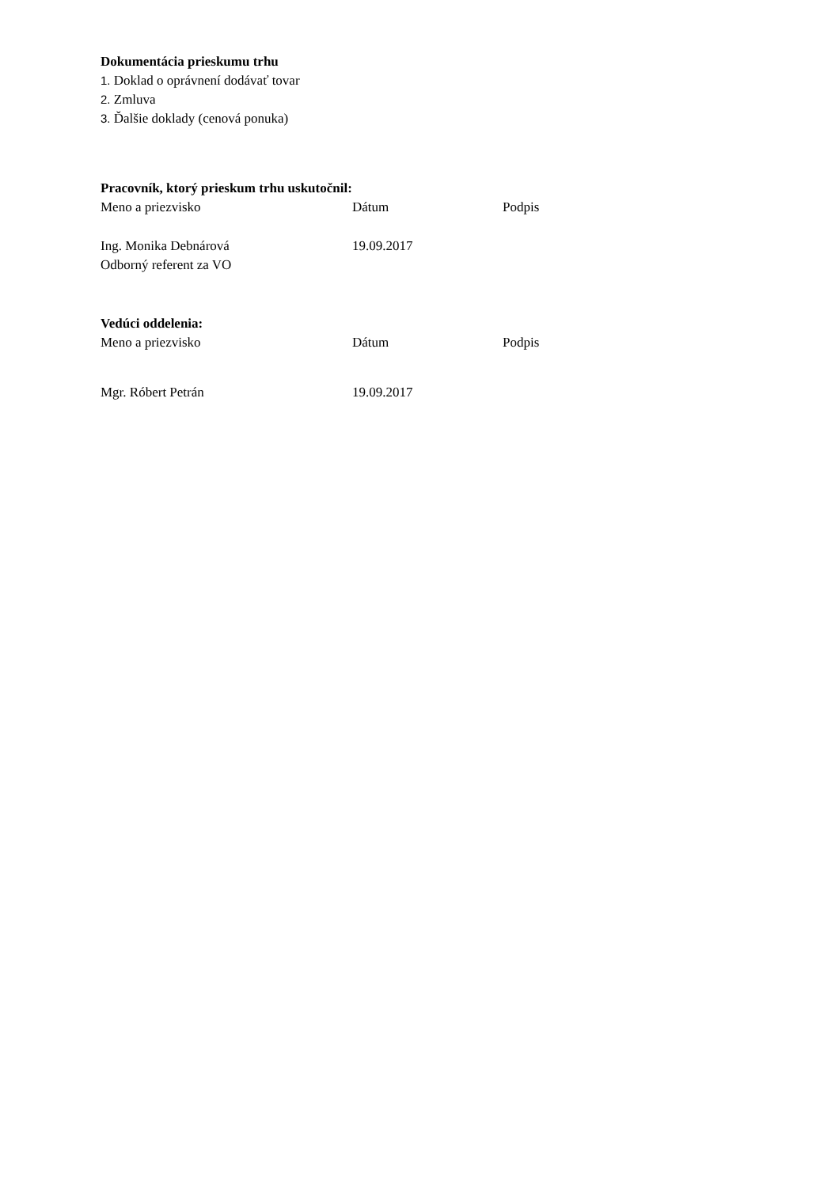Dokumentácia prieskumu trhu
1. Doklad o oprávnení dodávať tovar
2. Zmluva
3. Ďalšie doklady (cenová ponuka)
Pracovník, ktorý prieskum trhu uskutočnil:
Meno a priezvisko Dátum Podpis
Ing. Monika Debnárová 19.09.2017
Odborný referent za VO
Vedúci oddelenia:
Meno a priezvisko Dátum Podpis
Mgr. Róbert Petrán 19.09.2017